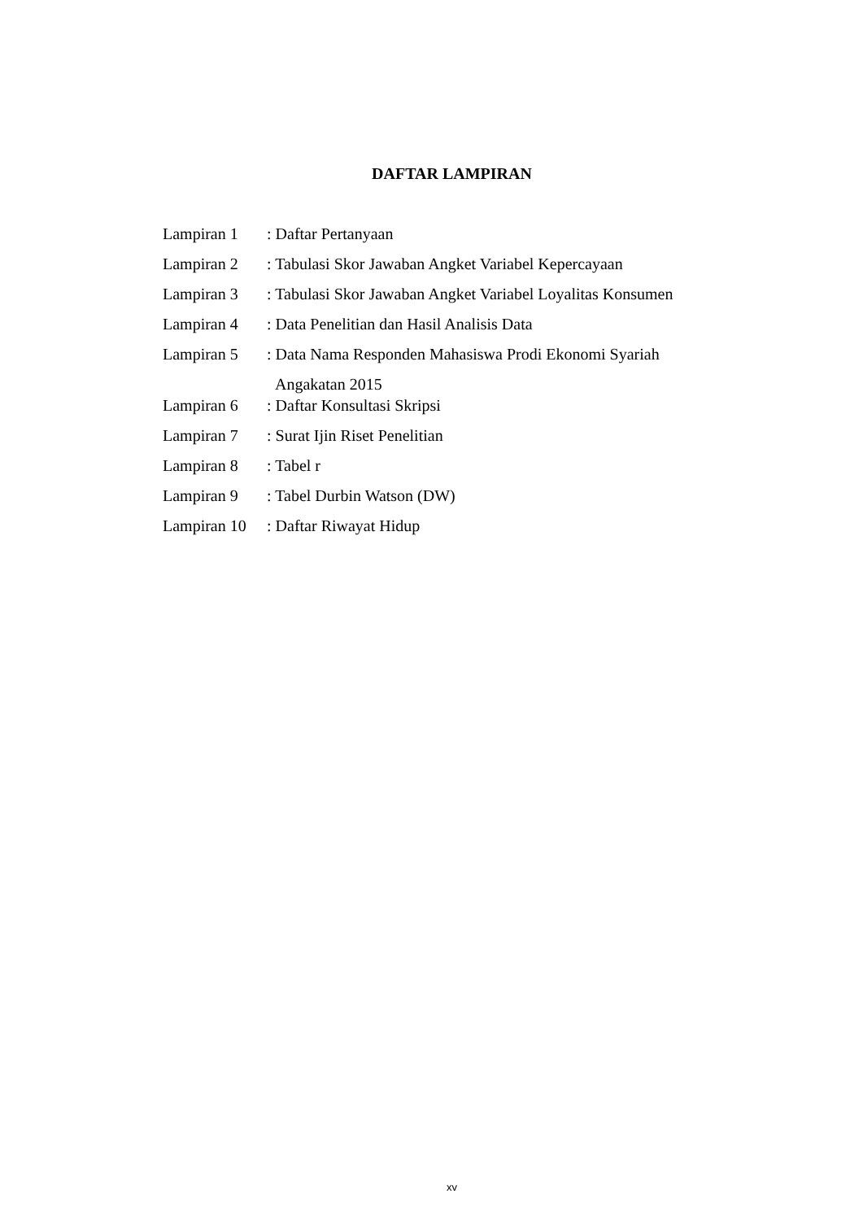DAFTAR LAMPIRAN
| Lampiran 1 | : Daftar Pertanyaan |
| Lampiran 2 | : Tabulasi Skor Jawaban Angket Variabel Kepercayaan |
| Lampiran 3 | : Tabulasi Skor Jawaban Angket Variabel Loyalitas Konsumen |
| Lampiran 4 | : Data Penelitian dan Hasil Analisis Data |
| Lampiran 5 | : Data Nama Responden Mahasiswa Prodi Ekonomi Syariah Angakatan 2015 |
| Lampiran 6 | : Daftar Konsultasi Skripsi |
| Lampiran 7 | : Surat Ijin Riset Penelitian |
| Lampiran 8 | : Tabel r |
| Lampiran 9 | : Tabel Durbin Watson (DW) |
| Lampiran 10 | : Daftar Riwayat Hidup |
xv